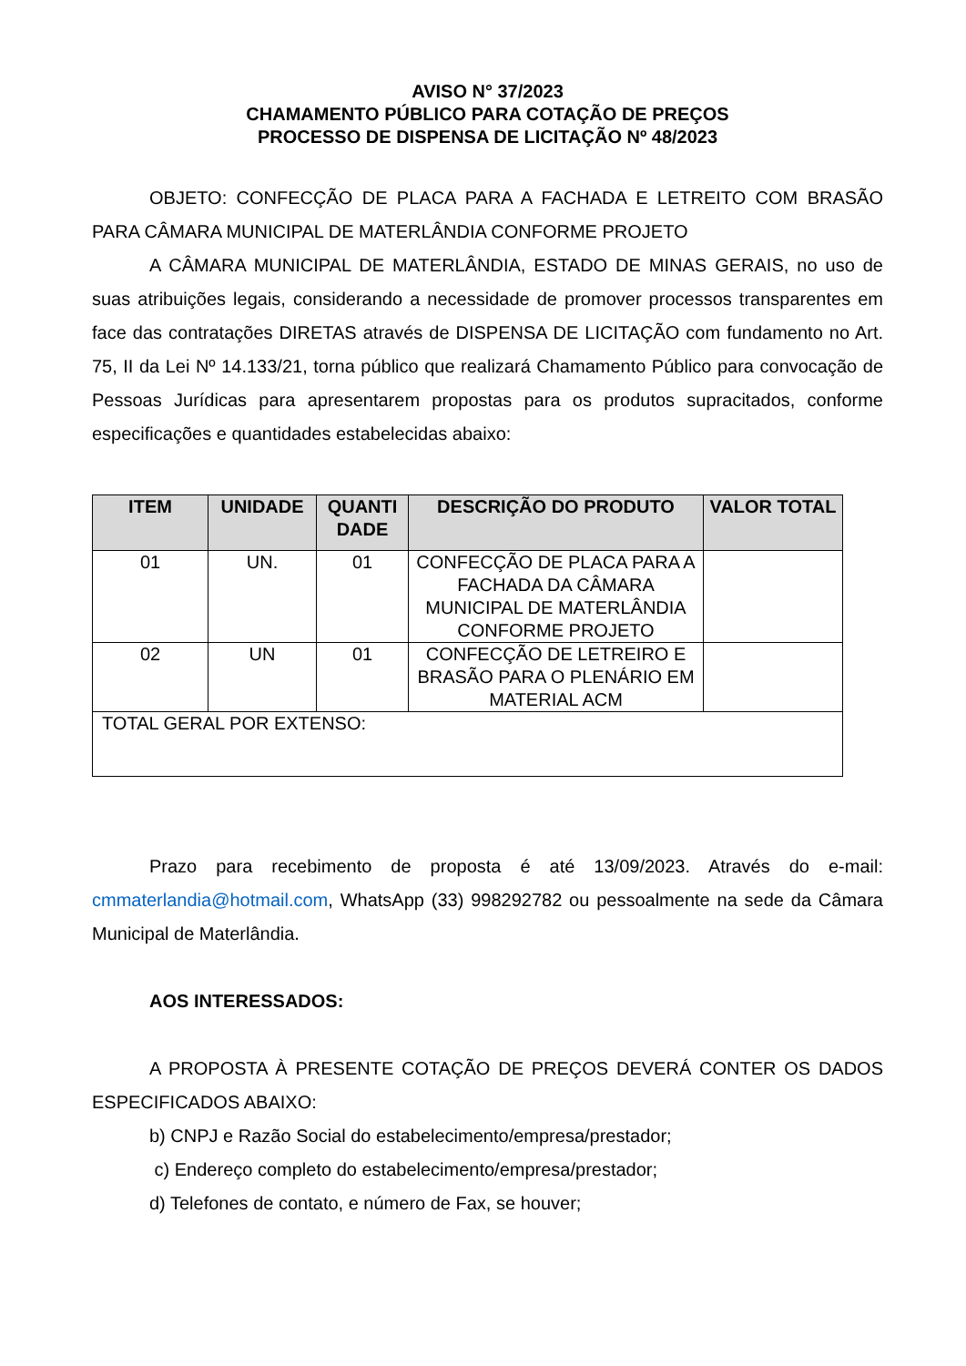AVISO N° 37/2023
CHAMAMENTO PÚBLICO PARA COTAÇÃO DE PREÇOS
PROCESSO DE DISPENSA DE LICITAÇÃO Nº 48/2023
OBJETO: CONFECÇÃO DE PLACA PARA A FACHADA E LETREITO COM BRASÃO PARA CÂMARA MUNICIPAL DE MATERLÂNDIA CONFORME PROJETO
A CÂMARA MUNICIPAL DE MATERLÂNDIA, ESTADO DE MINAS GERAIS, no uso de suas atribuições legais, considerando a necessidade de promover processos transparentes em face das contratações DIRETAS através de DISPENSA DE LICITAÇÃO com fundamento no Art. 75, II da Lei Nº 14.133/21, torna público que realizará Chamamento Público para convocação de Pessoas Jurídicas para apresentarem propostas para os produtos supracitados, conforme especificações e quantidades estabelecidas abaixo:
| ITEM | UNIDADE | QUANTI DADE | DESCRIÇÃO DO PRODUTO | VALOR TOTAL |
| --- | --- | --- | --- | --- |
| 01 | UN. | 01 | CONFECÇÃO DE PLACA PARA A FACHADA DA CÂMARA MUNICIPAL DE MATERLÂNDIA CONFORME PROJETO | |
| 02 | UN | 01 | CONFECÇÃO DE LETREIRO E BRASÃO PARA O PLENÁRIO EM MATERIAL ACM | |
| TOTAL GERAL POR EXTENSO: | | | | |
Prazo para recebimento de proposta é até 13/09/2023. Através do e-mail: cmmaterlandia@hotmail.com, WhatsApp (33) 998292782 ou pessoalmente na sede da Câmara Municipal de Materlândia.
AOS INTERESSADOS:
A PROPOSTA À PRESENTE COTAÇÃO DE PREÇOS DEVERÁ CONTER OS DADOS ESPECIFICADOS ABAIXO:
b) CNPJ e Razão Social do estabelecimento/empresa/prestador;
c) Endereço completo do estabelecimento/empresa/prestador;
d) Telefones de contato, e número de Fax, se houver;